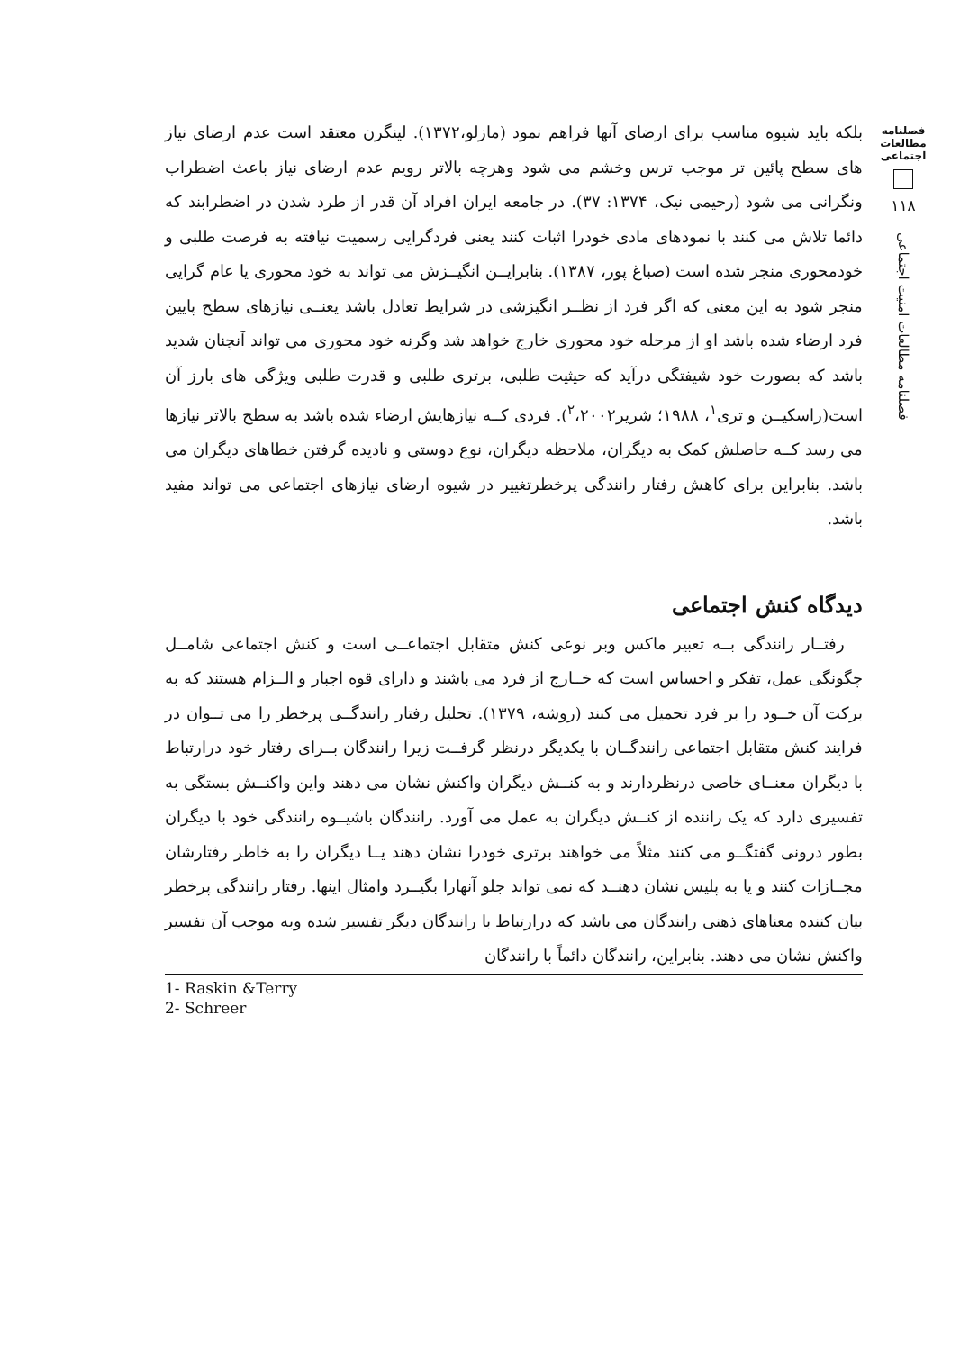فصلنامه
مطالعات
اجتماعی
۱۱۸
فصلنامه مطالعات امنیت اجتماعی
بلکه باید شیوه مناسب برای ارضای آنها فراهم نمود (مازلو،۱۳۷۲). لینگرن معتقد است عدم ارضای نیاز های سطح پائین تر موجب ترس وخشم می شود وهرچه بالاتر رویم عدم ارضای نیاز باعث اضطراب ونگرانی می شود (رحیمی نیک، ۱۳۷۴: ۳۷). در جامعه ایران افراد آن قدر از طرد شدن در اضطرابند که دائما تلاش می کنند با نمودهای مادی خودرا اثبات کنند یعنی فردگرایی رسمیت نیافته به فرصت طلبی و خودمحوری منجر شده است (صباغ پور، ۱۳۸۷). بنابرایــن انگیــزش می تواند به خود محوری یا عام گرایی منجر شود به این معنی که اگر فرد از نظــر انگیزشی در شرایط تعادل باشد یعنــی نیازهای سطح پایین فرد ارضاء شده باشد او از مرحله خود محوری خارج خواهد شد وگرنه خود محوری می تواند آنچنان شدید باشد که بصورت خود شیفتگی درآید که حیثیت طلبی، برتری طلبی و قدرت طلبی ویژگی های بارز آن است(راسکیــن و تری<sup>۱</sup>، ۱۹۸۸؛ شریر<sup>۲</sup>،۲۰۰۲). فردی کــه نیازهایش ارضاء شده باشد به سطح بالاتر نیازها می رسد کــه حاصلش کمک به دیگران، ملاحظه دیگران، نوع دوستی و نادیده گرفتن خطاهای دیگران می باشد. بنابراین برای کاهش رفتار رانندگی پرخطرتغییر در شیوه ارضای نیازهای اجتماعی می تواند مفید باشد.
دیدگاه کنش اجتماعی
رفتــار رانندگی بــه تعبیر ماکس وبر نوعی کنش متقابل اجتماعــی است و کنش اجتماعی شامــل چگونگی عمل، تفکر و احساس است که خــارج از فرد می باشند و دارای قوه اجبار و الــزام هستند که به برکت آن خــود را بر فرد تحمیل می کنند (روشه، ۱۳۷۹). تحلیل رفتار رانندگــی پرخطر را می تــوان در فرایند کنش متقابل اجتماعی رانندگــان با یکدیگر درنظر گرفــت زیرا رانندگان بــرای رفتار خود درارتباط با دیگران معنــای خاصی درنظردارند و به کنــش دیگران واکنش نشان می دهند واین واکنــش بستگی به تفسیری دارد که یک راننده از کنــش دیگران به عمل می آورد. رانندگان باشیــوه رانندگی خود با دیگران بطور درونی گفتگــو می کنند مثلاً می خواهند برتری خودرا نشان دهند یــا دیگران را به خاطر رفتارشان مجــازات کنند و یا به پلیس نشان دهنــد که نمی تواند جلو آنهارا بگیــرد وامثال اینها. رفتار رانندگی پرخطر بیان کننده معناهای ذهنی رانندگان می باشد که درارتباط با رانندگان دیگر تفسیر شده وبه موجب آن تفسیر واکنش نشان می دهند. بنابراین، رانندگان دائماً با رانندگان
1- Raskin &Terry
2- Schreer